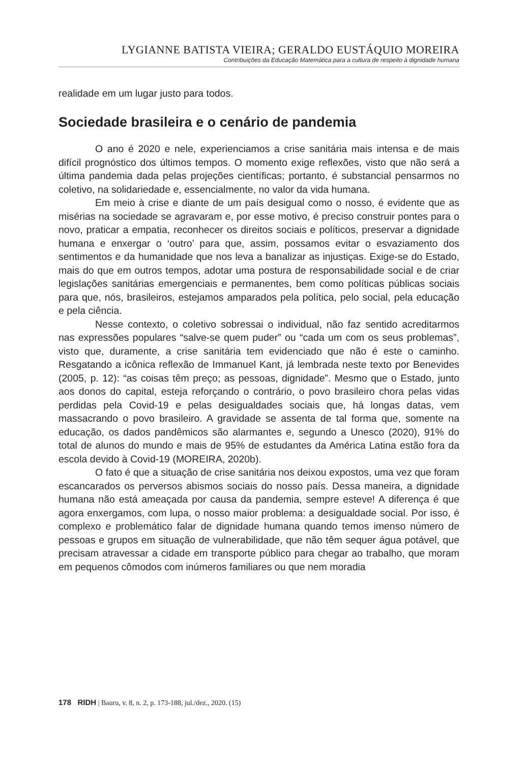LYGIANNE BATISTA VIEIRA; GERALDO EUSTÁQUIO MOREIRA
Contribuições da Educação Matemática para a cultura de respeito à dignidade humana
realidade em um lugar justo para todos.
Sociedade brasileira e o cenário de pandemia
O ano é 2020 e nele, experienciamos a crise sanitária mais intensa e de mais difícil prognóstico dos últimos tempos. O momento exige reflexões, visto que não será a última pandemia dada pelas projeções científicas; portanto, é substancial pensarmos no coletivo, na solidariedade e, essencialmente, no valor da vida humana.
Em meio à crise e diante de um país desigual como o nosso, é evidente que as misérias na sociedade se agravaram e, por esse motivo, é preciso construir pontes para o novo, praticar a empatia, reconhecer os direitos sociais e políticos, preservar a dignidade humana e enxergar o ‘outro’ para que, assim, possamos evitar o esvaziamento dos sentimentos e da humanidade que nos leva a banalizar as injustiças. Exige-se do Estado, mais do que em outros tempos, adotar uma postura de responsabilidade social e de criar legislações sanitárias emergenciais e permanentes, bem como políticas públicas sociais para que, nós, brasileiros, estejamos amparados pela política, pelo social, pela educação e pela ciência.
Nesse contexto, o coletivo sobressai o individual, não faz sentido acreditarmos nas expressões populares “salve-se quem puder” ou “cada um com os seus problemas”, visto que, duramente, a crise sanitária tem evidenciado que não é este o caminho. Resgatando a icônica reflexão de Immanuel Kant, já lembrada neste texto por Benevides (2005, p. 12): “as coisas têm preço; as pessoas, dignidade”. Mesmo que o Estado, junto aos donos do capital, esteja reforçando o contrário, o povo brasileiro chora pelas vidas perdidas pela Covid-19 e pelas desigualdades sociais que, há longas datas, vem massacrando o povo brasileiro. A gravidade se assenta de tal forma que, somente na educação, os dados pandêmicos são alarmantes e, segundo a Unesco (2020), 91% do total de alunos do mundo e mais de 95% de estudantes da América Latina estão fora da escola devido à Covid-19 (MOREIRA, 2020b).
O fato é que a situação de crise sanitária nos deixou expostos, uma vez que foram escancarados os perversos abismos sociais do nosso país. Dessa maneira, a dignidade humana não está ameaçada por causa da pandemia, sempre esteve! A diferença é que agora enxergamos, com lupa, o nosso maior problema: a desigualdade social. Por isso, é complexo e problemático falar de dignidade humana quando temos imenso número de pessoas e grupos em situação de vulnerabilidade, que não têm sequer água potável, que precisam atravessar a cidade em transporte público para chegar ao trabalho, que moram em pequenos cômodos com inúmeros familiares ou que nem moradia
178 RIDH | Bauru, v. 8, n. 2, p. 173-188, jul./dez., 2020. (15)